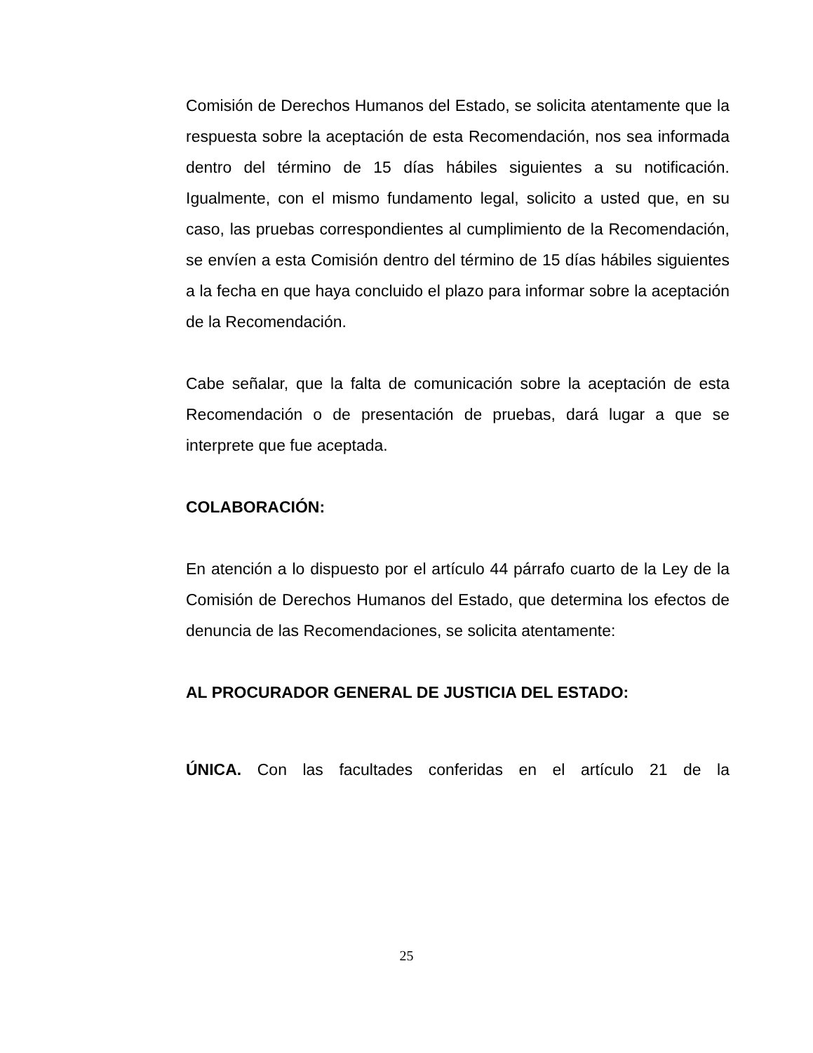Comisión de Derechos Humanos del Estado, se solicita atentamente que la respuesta sobre la aceptación de esta Recomendación, nos sea informada dentro del término de 15 días hábiles siguientes a su notificación. Igualmente, con el mismo fundamento legal, solicito a usted que, en su caso, las pruebas correspondientes al cumplimiento de la Recomendación, se envíen a esta Comisión dentro del término de 15 días hábiles siguientes a la fecha en que haya concluido el plazo para informar sobre la aceptación de la Recomendación.
Cabe señalar, que la falta de comunicación sobre la aceptación de esta Recomendación o de presentación de pruebas, dará lugar a que se interprete que fue aceptada.
COLABORACIÓN:
En atención a lo dispuesto por el artículo 44 párrafo cuarto de la Ley de la Comisión de Derechos Humanos del Estado, que determina los efectos de denuncia de las Recomendaciones, se solicita atentamente:
AL PROCURADOR GENERAL DE JUSTICIA DEL ESTADO:
ÚNICA. Con las facultades conferidas en el artículo 21 de la
25